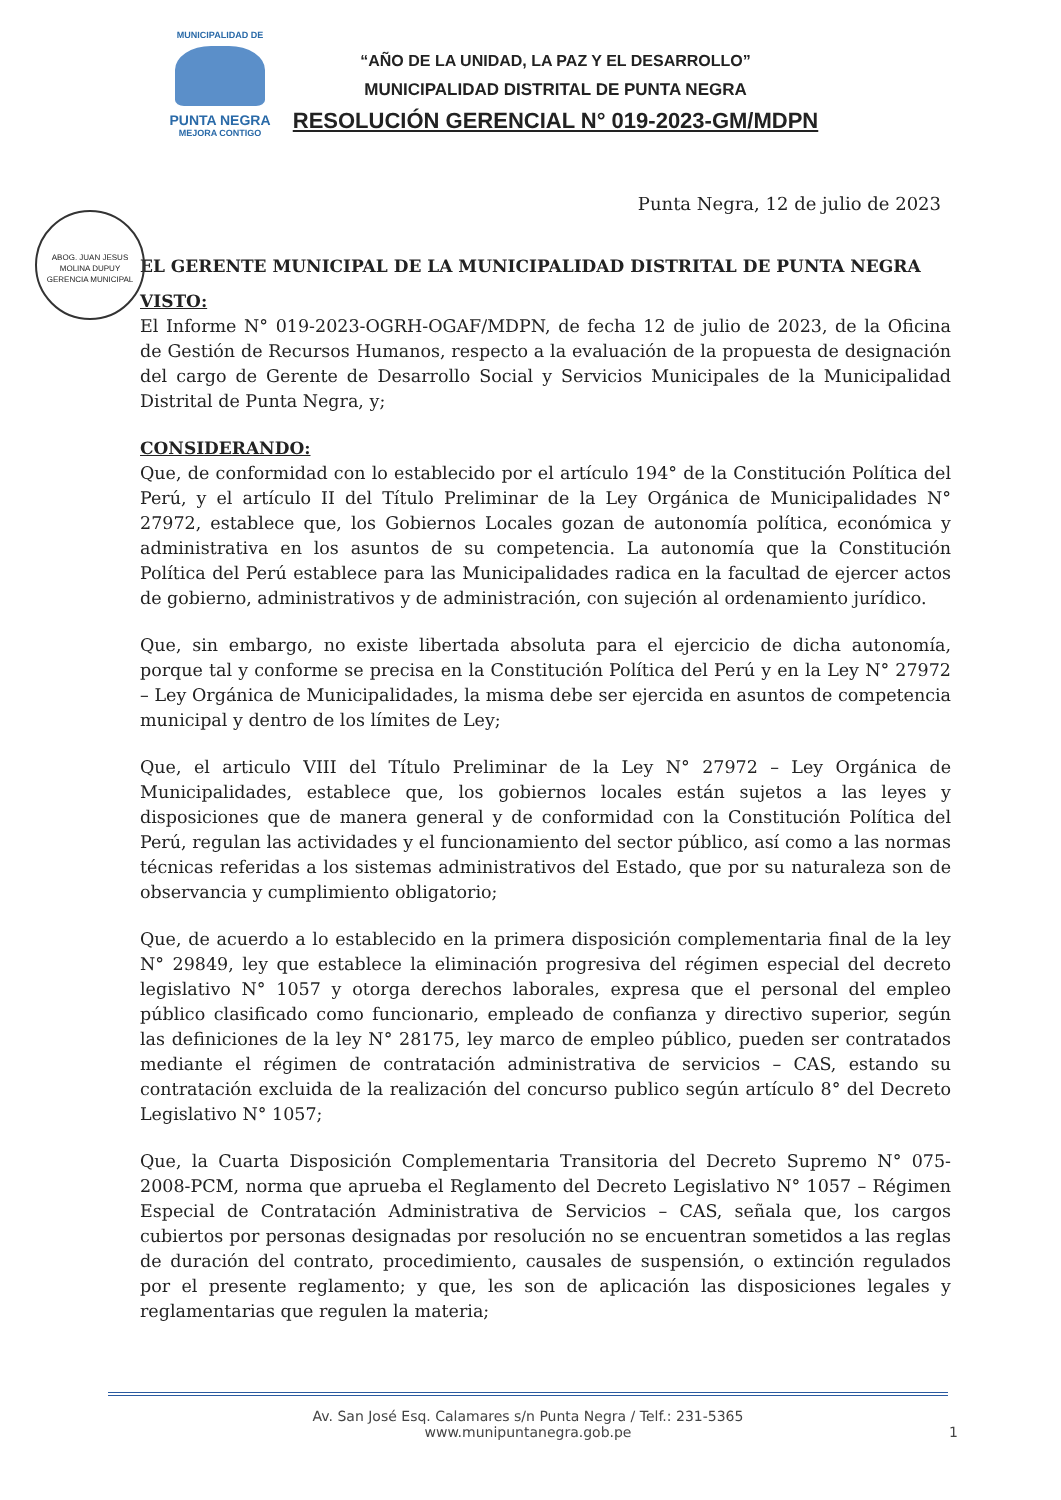MUNICIPALIDAD DE
PUNTA NEGRA
MEJORA CONTIGO
“AÑO DE LA UNIDAD, LA PAZ Y EL DESARROLLO”
MUNICIPALIDAD DISTRITAL DE PUNTA NEGRA
RESOLUCIÓN GERENCIAL N° 019-2023-GM/MDPN
ABOG. JUAN JESUS MOLINA DUPUY
GERENCIA MUNICIPAL
Punta Negra, 12 de julio de 2023
EL GERENTE MUNICIPAL DE LA MUNICIPALIDAD DISTRITAL DE PUNTA NEGRA
VISTO:
El Informe N° 019-2023-OGRH-OGAF/MDPN, de fecha 12 de julio de 2023, de la Oficina de Gestión de Recursos Humanos, respecto a la evaluación de la propuesta de designación del cargo de Gerente de Desarrollo Social y Servicios Municipales de la Municipalidad Distrital de Punta Negra, y;
CONSIDERANDO:
Que, de conformidad con lo establecido por el artículo 194° de la Constitución Política del Perú, y el artículo II del Título Preliminar de la Ley Orgánica de Municipalidades N° 27972, establece que, los Gobiernos Locales gozan de autonomía política, económica y administrativa en los asuntos de su competencia. La autonomía que la Constitución Política del Perú establece para las Municipalidades radica en la facultad de ejercer actos de gobierno, administrativos y de administración, con sujeción al ordenamiento jurídico.
Que, sin embargo, no existe libertada absoluta para el ejercicio de dicha autonomía, porque tal y conforme se precisa en la Constitución Política del Perú y en la Ley N° 27972 – Ley Orgánica de Municipalidades, la misma debe ser ejercida en asuntos de competencia municipal y dentro de los límites de Ley;
Que, el articulo VIII del Título Preliminar de la Ley N° 27972 – Ley Orgánica de Municipalidades, establece que, los gobiernos locales están sujetos a las leyes y disposiciones que de manera general y de conformidad con la Constitución Política del Perú, regulan las actividades y el funcionamiento del sector público, así como a las normas técnicas referidas a los sistemas administrativos del Estado, que por su naturaleza son de observancia y cumplimiento obligatorio;
Que, de acuerdo a lo establecido en la primera disposición complementaria final de la ley N° 29849, ley que establece la eliminación progresiva del régimen especial del decreto legislativo N° 1057 y otorga derechos laborales, expresa que el personal del empleo público clasificado como funcionario, empleado de confianza y directivo superior, según las definiciones de la ley N° 28175, ley marco de empleo público, pueden ser contratados mediante el régimen de contratación administrativa de servicios – CAS, estando su contratación excluida de la realización del concurso publico según artículo 8° del Decreto Legislativo N° 1057;
Que, la Cuarta Disposición Complementaria Transitoria del Decreto Supremo N° 075-2008-PCM, norma que aprueba el Reglamento del Decreto Legislativo N° 1057 – Régimen Especial de Contratación Administrativa de Servicios – CAS, señala que, los cargos cubiertos por personas designadas por resolución no se encuentran sometidos a las reglas de duración del contrato, procedimiento, causales de suspensión, o extinción regulados por el presente reglamento; y que, les son de aplicación las disposiciones legales y reglamentarias que regulen la materia;
Av. San José Esq. Calamares s/n Punta Negra / Telf.: 231-5365
www.munipuntanegra.gob.pe
1